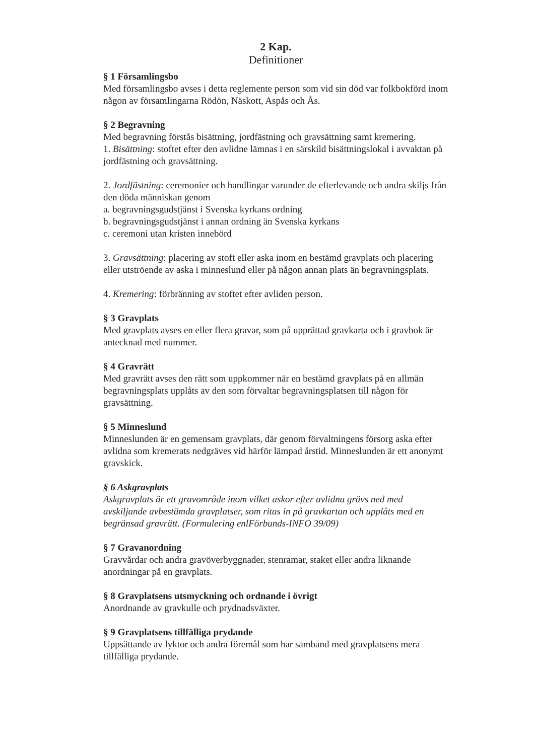2 Kap.
Definitioner
§ 1 Församlingsbo
Med församlingsbo avses i detta reglemente person som vid sin död var folkbokförd inom någon av församlingarna Rödön, Näskott, Aspås och Ås.
§ 2 Begravning
Med begravning förstås bisättning, jordfästning och gravsättning samt kremering.
1. Bisättning: stoftet efter den avlidne lämnas i en särskild bisättningslokal i avvaktan på jordfästning och gravsättning.
2. Jordfästning: ceremonier och handlingar varunder de efterlevande och andra skiljs från den döda människan genom
a. begravningsgudstjänst i Svenska kyrkans ordning
b. begravningsgudstjänst i annan ordning än Svenska kyrkans
c. ceremoni utan kristen innebörd
3. Gravsättning: placering av stoft eller aska inom en bestämd gravplats och placering eller utströende av aska i minneslund eller på någon annan plats än begravningsplats.
4. Kremering: förbränning av stoftet efter avliden person.
§ 3 Gravplats
Med gravplats avses en eller flera gravar, som på upprättad gravkarta och i gravbok är antecknad med nummer.
§ 4 Gravrätt
Med gravrätt avses den rätt som uppkommer när en bestämd gravplats på en allmän begravningsplats upplåts av den som förvaltar begravningsplatsen till någon för gravsättning.
§ 5 Minneslund
Minneslunden är en gemensam gravplats, där genom förvaltningens försorg aska efter avlidna som kremerats nedgräves vid härför lämpad årstid. Minneslunden är ett anonymt gravskick.
§ 6 Askgravplats
Askgravplats är ett gravområde inom vilket askor efter avlidna grävs ned med avskiljande avbestämda gravplatser, som ritas in på gravkartan och upplåts med en begränsad gravrätt. (Formulering enlFörbunds-INFO 39/09)
§ 7 Gravanordning
Gravvårdar och andra gravöverbyggnader, stenramar, staket eller andra liknande anordningar på en gravplats.
§ 8 Gravplatsens utsmyckning och ordnande i övrigt
Anordnande av gravkulle och prydnadsväxter.
§ 9 Gravplatsens tillfälliga prydande
Uppsättande av lyktor och andra föremål som har samband med gravplatsens mera tillfälliga prydande.